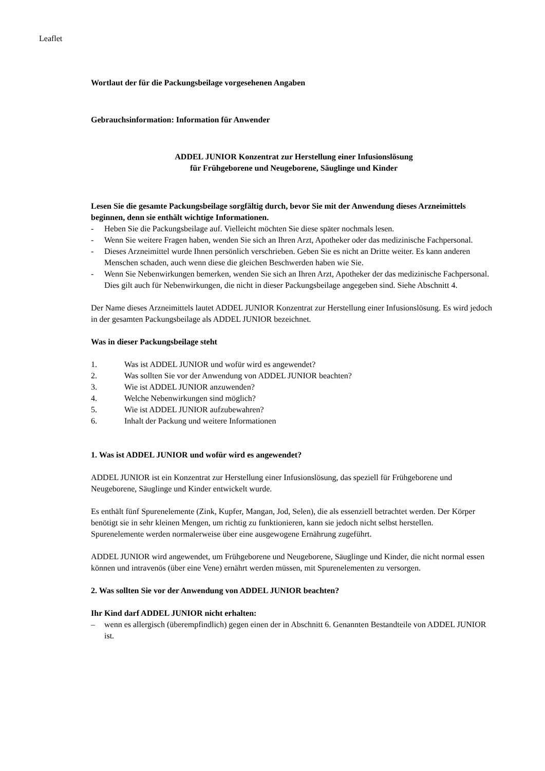Leaflet
Wortlaut der für die Packungsbeilage vorgesehenen Angaben
Gebrauchsinformation: Information für Anwender
ADDEL JUNIOR Konzentrat zur Herstellung einer Infusionslösung
für Frühgeborene und Neugeborene, Säuglinge und Kinder
Lesen Sie die gesamte Packungsbeilage sorgfältig durch, bevor Sie mit der Anwendung dieses Arzneimittels beginnen, denn sie enthält wichtige Informationen.
- Heben Sie die Packungsbeilage auf. Vielleicht möchten Sie diese später nochmals lesen.
- Wenn Sie weitere Fragen haben, wenden Sie sich an Ihren Arzt, Apotheker oder das medizinische Fachpersonal.
- Dieses Arzneimittel wurde Ihnen persönlich verschrieben. Geben Sie es nicht an Dritte weiter. Es kann anderen Menschen schaden, auch wenn diese die gleichen Beschwerden haben wie Sie.
- Wenn Sie Nebenwirkungen bemerken, wenden Sie sich an Ihren Arzt, Apotheker der das medizinische Fachpersonal. Dies gilt auch für Nebenwirkungen, die nicht in dieser Packungsbeilage angegeben sind. Siehe Abschnitt 4.
Der Name dieses Arzneimittels lautet ADDEL JUNIOR Konzentrat zur Herstellung einer Infusionslösung. Es wird jedoch in der gesamten Packungsbeilage als ADDEL JUNIOR bezeichnet.
Was in dieser Packungsbeilage steht
1. Was ist ADDEL JUNIOR und wofür wird es angewendet?
2. Was sollten Sie vor der Anwendung von ADDEL JUNIOR beachten?
3. Wie ist ADDEL JUNIOR anzuwenden?
4. Welche Nebenwirkungen sind möglich?
5. Wie ist ADDEL JUNIOR aufzubewahren?
6. Inhalt der Packung und weitere Informationen
1. Was ist ADDEL JUNIOR und wofür wird es angewendet?
ADDEL JUNIOR ist ein Konzentrat zur Herstellung einer Infusionslösung, das speziell für Frühgeborene und Neugeborene, Säuglinge und Kinder entwickelt wurde.
Es enthält fünf Spurenelemente (Zink, Kupfer, Mangan, Jod, Selen), die als essenziell betrachtet werden. Der Körper benötigt sie in sehr kleinen Mengen, um richtig zu funktionieren, kann sie jedoch nicht selbst herstellen.
Spurenelemente werden normalerweise über eine ausgewogene Ernährung zugeführt.
ADDEL JUNIOR wird angewendet, um Frühgeborene und Neugeborene, Säuglinge und Kinder, die nicht normal essen können und intravenös (über eine Vene) ernährt werden müssen, mit Spurenelementen zu versorgen.
2. Was sollten Sie vor der Anwendung von ADDEL JUNIOR beachten?
Ihr Kind darf ADDEL JUNIOR nicht erhalten:
– wenn es allergisch (überempfindlich) gegen einen der in Abschnitt 6. Genannten Bestandteile von ADDEL JUNIOR ist.